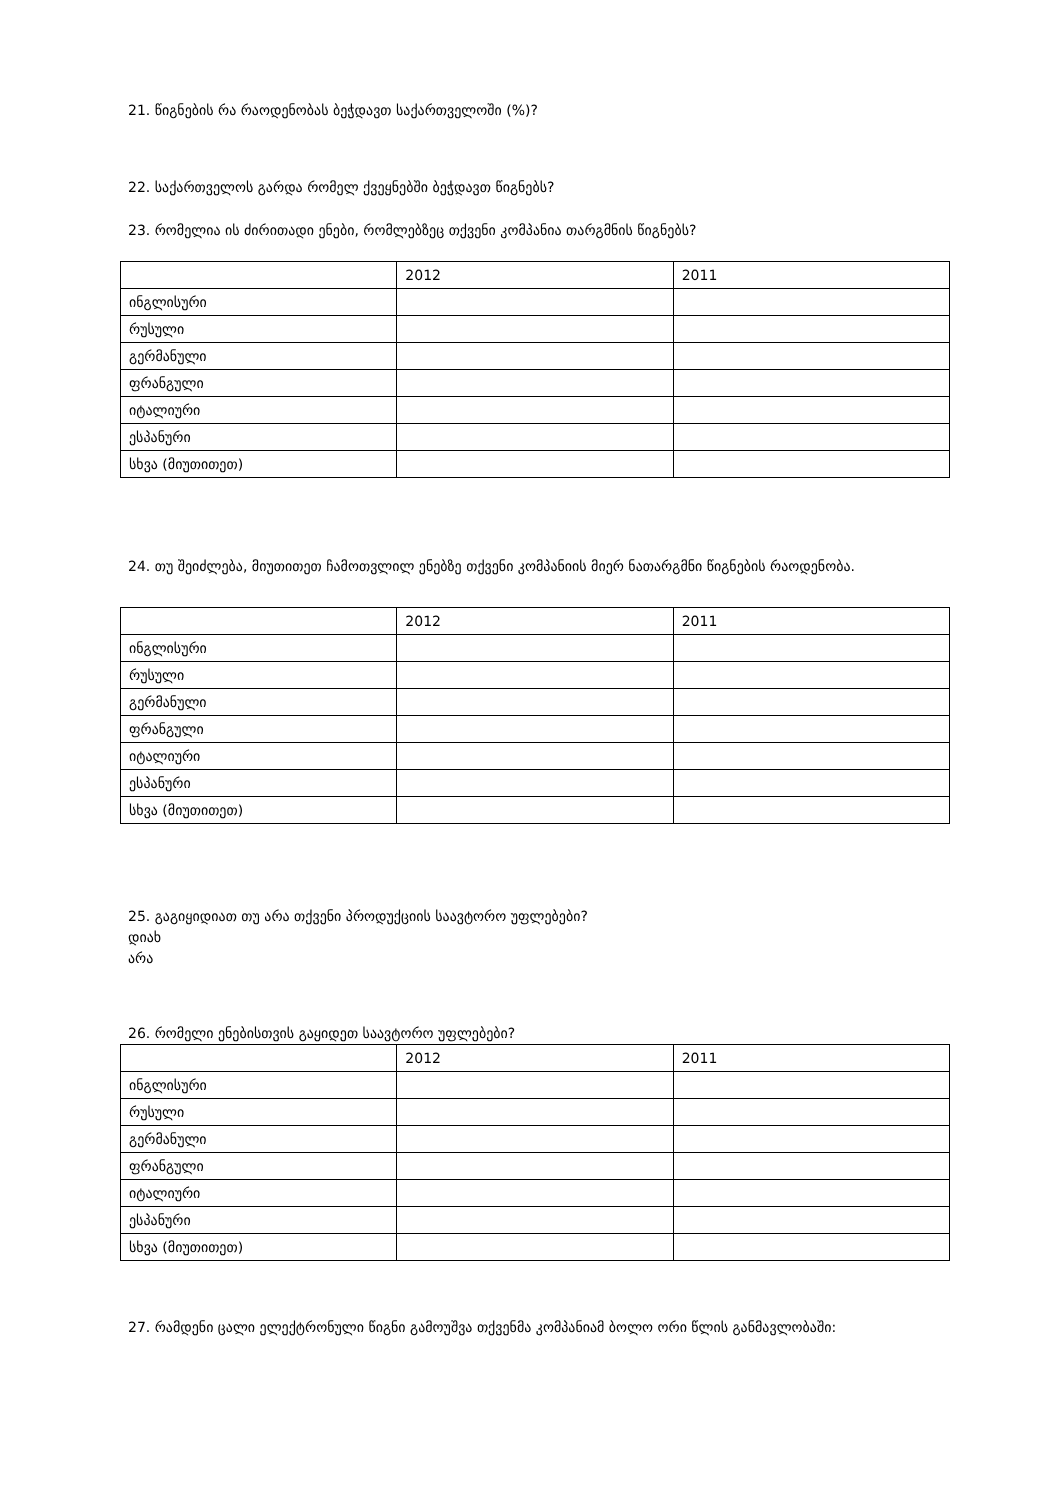21. წიგნების რა რაოდენობას ბეჭდავთ საქართველოში (%)?
22. საქართველოს გარდა რომელ ქვეყნებში ბეჭდავთ წიგნებს?
23. რომელია ის ძირითადი ენები, რომლებზეც თქვენი კომპანია თარგმნის წიგნებს?
| | 2012 | 2011 |
| ინგლისური | | |
| რუსული | | |
| გერმანული | | |
| ფრანგული | | |
| იტალიური | | |
| ესპანური | | |
| სხვა (მიუთითეთ) | | |
24. თუ შეიძლება, მიუთითეთ ჩამოთვლილ ენებზე თქვენი კომპანიის მიერ ნათარგმნი წიგნების რაოდენობა.
| | 2012 | 2011 |
| ინგლისური | | |
| რუსული | | |
| გერმანული | | |
| ფრანგული | | |
| იტალიური | | |
| ესპანური | | |
| სხვა (მიუთითეთ) | | |
25. გაგიყიდიათ თუ არა თქვენი პროდუქციის საავტორო უფლებები?
დიახ
არა
26. რომელი ენებისთვის გაყიდეთ საავტორო უფლებები?
| | 2012 | 2011 |
| ინგლისური | | |
| რუსული | | |
| გერმანული | | |
| ფრანგული | | |
| იტალიური | | |
| ესპანური | | |
| სხვა (მიუთითეთ) | | |
27. რამდენი ცალი ელექტრონული წიგნი გამოუშვა თქვენმა კომპანიამ ბოლო ორი წლის განმავლობაში: